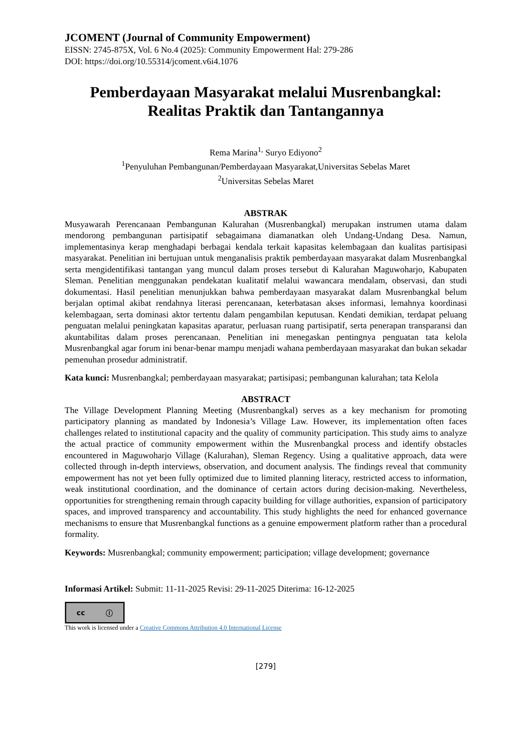JCOMENT (Journal of Community Empowerment)
EISSN: 2745-875X, Vol. 6 No.4 (2025): Community Empowerment Hal: 279-286
DOI: https://doi.org/10.55314/jcoment.v6i4.1076
Pemberdayaan Masyarakat melalui Musrenbangkal:
Realitas Praktik dan Tantangannya
Rema Marina<sup>1,</sup> Suryo Ediyono<sup>2</sup>
<sup>1</sup> Penyuluhan Pembangunan/Pemberdayaan Masyarakat,Universitas Sebelas Maret
<sup>2</sup> Universitas Sebelas Maret
ABSTRAK
Musyawarah Perencanaan Pembangunan Kalurahan (Musrenbangkal) merupakan instrumen utama dalam mendorong pembangunan partisipatif sebagaimana diamanatkan oleh Undang-Undang Desa. Namun, implementasinya kerap menghadapi berbagai kendala terkait kapasitas kelembagaan dan kualitas partisipasi masyarakat. Penelitian ini bertujuan untuk menganalisis praktik pemberdayaan masyarakat dalam Musrenbangkal serta mengidentifikasi tantangan yang muncul dalam proses tersebut di Kalurahan Maguwoharjo, Kabupaten Sleman. Penelitian menggunakan pendekatan kualitatif melalui wawancara mendalam, observasi, dan studi dokumentasi. Hasil penelitian menunjukkan bahwa pemberdayaan masyarakat dalam Musrenbangkal belum berjalan optimal akibat rendahnya literasi perencanaan, keterbatasan akses informasi, lemahnya koordinasi kelembagaan, serta dominasi aktor tertentu dalam pengambilan keputusan. Kendati demikian, terdapat peluang penguatan melalui peningkatan kapasitas aparatur, perluasan ruang partisipatif, serta penerapan transparansi dan akuntabilitas dalam proses perencanaan. Penelitian ini menegaskan pentingnya penguatan tata kelola Musrenbangkal agar forum ini benar-benar mampu menjadi wahana pemberdayaan masyarakat dan bukan sekadar pemenuhan prosedur administratif.
Kata kunci: Musrenbangkal; pemberdayaan masyarakat; partisipasi; pembangunan kalurahan; tata Kelola
ABSTRACT
The Village Development Planning Meeting (Musrenbangkal) serves as a key mechanism for promoting participatory planning as mandated by Indonesia’s Village Law. However, its implementation often faces challenges related to institutional capacity and the quality of community participation. This study aims to analyze the actual practice of community empowerment within the Musrenbangkal process and identify obstacles encountered in Maguwoharjo Village (Kalurahan), Sleman Regency. Using a qualitative approach, data were collected through in-depth interviews, observation, and document analysis. The findings reveal that community empowerment has not yet been fully optimized due to limited planning literacy, restricted access to information, weak institutional coordination, and the dominance of certain actors during decision-making. Nevertheless, opportunities for strengthening remain through capacity building for village authorities, expansion of participatory spaces, and improved transparency and accountability. This study highlights the need for enhanced governance mechanisms to ensure that Musrenbangkal functions as a genuine empowerment platform rather than a procedural formality.
Keywords: Musrenbangkal; community empowerment; participation; village development; governance
Informasi Artikel: Submit: 11-11-2025 Revisi: 29-11-2025 Diterima: 16-12-2025
cc ⓘ
This work is licensed under a Creative Commons Attribution 4.0 International License
[279]